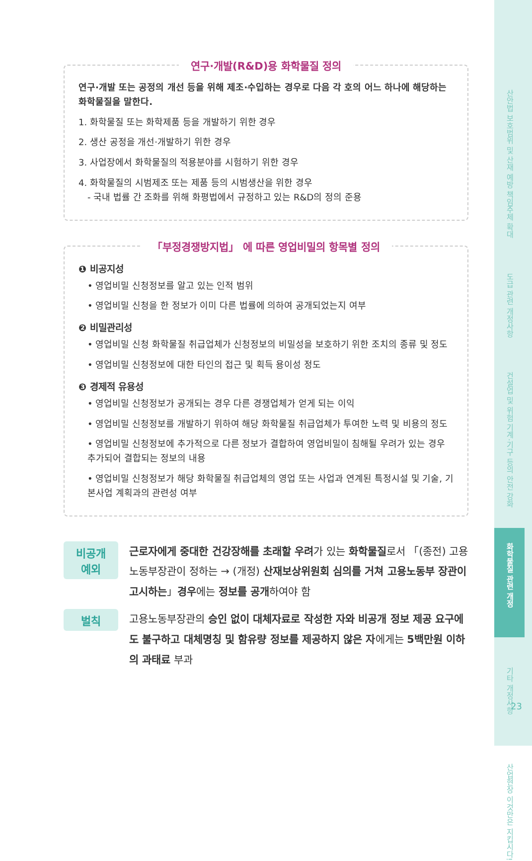연구·개발(R&D)용 화학물질 정의
연구·개발 또는 공정의 개선 등을 위해 제조·수입하는 경우로 다음 각 호의 어느 하나에 해당하는 화학물질을 말한다.
1. 화학물질 또는 화학제품 등을 개발하기 위한 경우
2. 생산 공정을 개선·개발하기 위한 경우
3. 사업장에서 화학물질의 적용분야를 시험하기 위한 경우
4. 화학물질의 시범제조 또는 제품 등의 시범생산을 위한 경우
- 국내 법률 간 조화를 위해 화평법에서 규정하고 있는 R&D의 정의 준용
「부정경쟁방지법」 에 따른 영업비밀의 항목별 정의
❶ 비공지성
• 영업비밀 신청정보를 알고 있는 인적 범위
• 영업비밀 신청을 한 정보가 이미 다른 법률에 의하여 공개되었는지 여부
❷ 비밀관리성
• 영업비밀 신청 화학물질 취급업체가 신청정보의 비밀성을 보호하기 위한 조치의 종류 및 정도
• 영업비밀 신청정보에 대한 타인의 접근 및 획득 용이성 정도
❸ 경제적 유용성
• 영업비밀 신청정보가 공개되는 경우 다른 경쟁업체가 얻게 되는 이익
• 영업비밀 신청정보를 개발하기 위하여 해당 화학물질 취급업체가 투여한 노력 및 비용의 정도
• 영업비밀 신청정보에 추가적으로 다른 정보가 결합하여 영업비밀이 침해될 우려가 있는 경우 추가되어 결합되는 정보의 내용
• 영업비밀 신청정보가 해당 화학물질 취급업체의 영업 또는 사업과 연계된 특정시설 및 기술, 기본사업 계획과의 관련성 여부
비공개
예외
근로자에게 중대한 건강장해를 초래할 우려가 있는 화학물질로서 「(종전) 고용노동부장관이 정하는 → (개정) 산재보상위원회 심의를 거쳐 고용노동부 장관이 고시하는」경우에는 정보를 공개하여야 함
벌칙
고용노동부장관의 승인 없이 대체자료로 작성한 자와 비공개 정보 제공 요구에도 불구하고 대체명칭 및 함유량 정보를 제공하지 않은 자에게는 5백만원 이하의 과태료 부과
산안법 보호범위 및 산재 예방 책임주체 확대
도급 관련 개정사항
건설업 및 위험 기계·기구 등의 안전 강화
화학물질 관련 개정
기타 개정사항
산업현장 이것만은 지킵시다!
23